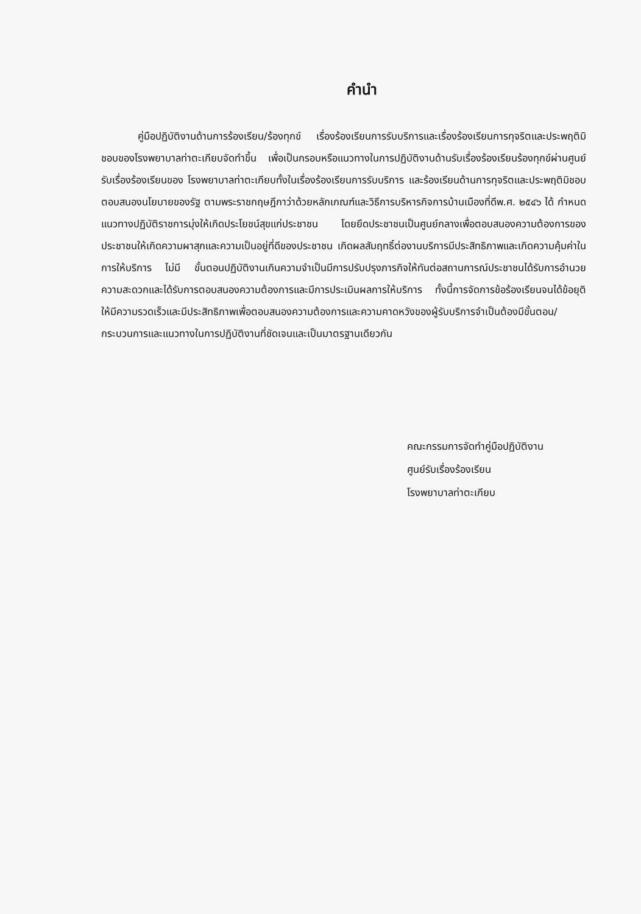คำนำ
คู่มือปฏิบัติงานด้านการร้องเรียน/ร้องทุกข์ เรื่องร้องเรียนการรับบริการและเรื่องร้องเรียนการทุจริตและประพฤติมิชอบของโรงพยาบาลท่าตะเกียบจัดทำขึ้น เพื่อเป็นกรอบหรือแนวทางในการปฏิบัติงานด้านรับเรื่องร้องเรียนร้องทุกข์ผ่านศูนย์รับเรื่องร้องเรียนของ โรงพยาบาลท่าตะเกียบทั้งในเรื่องร้องเรียนการรับบริการ และร้องเรียนด้านการทุจริตและประพฤติมิชอบ ตอบสนองนโยบายของรัฐ ตามพระราชกฤษฎีกาว่าด้วยหลักเกณฑ์และวิธีการบริหารกิจการบ้านเมืองที่ดีพ.ศ. ๒๕๔๖ ได้ กำหนดแนวทางปฏิบัติราชการมุ่งให้เกิดประโยชน์สุขแก่ประชาชน โดยยึดประชาชนเป็นศูนย์กลางเพื่อตอบสนองความต้องการของประชาชนให้เกิดความผาสุกและความเป็นอยู่ที่ดีของประชาชน เกิดผลสัมฤทธิ์ต่องานบริการมีประสิทธิภาพและเกิดความคุ้มค่าในการให้บริการ ไม่มี ขั้นตอนปฏิบัติงานเกินความจำเป็นมีการปรับปรุงภารกิจให้ทันต่อสถานการณ์ประชาชนได้รับการอำนวยความสะดวกและได้รับการตอบสนองความต้องการและมีการประเมินผลการให้บริการ ทั้งนี้การจัดการข้อร้องเรียนจนได้ข้อยุติ ให้มีความรวดเร็วและมีประสิทธิภาพเพื่อตอบสนองความต้องการและความคาดหวังของผู้รับบริการจำเป็นต้องมีขั้นตอน/กระบวนการและแนวทางในการปฏิบัติงานที่ชัดเจนและเป็นมาตรฐานเดียวกัน
คณะกรรมการจัดทำคู่มือปฏิบัติงาน
ศูนย์รับเรื่องร้องเรียน
โรงพยาบาลท่าตะเกียบ